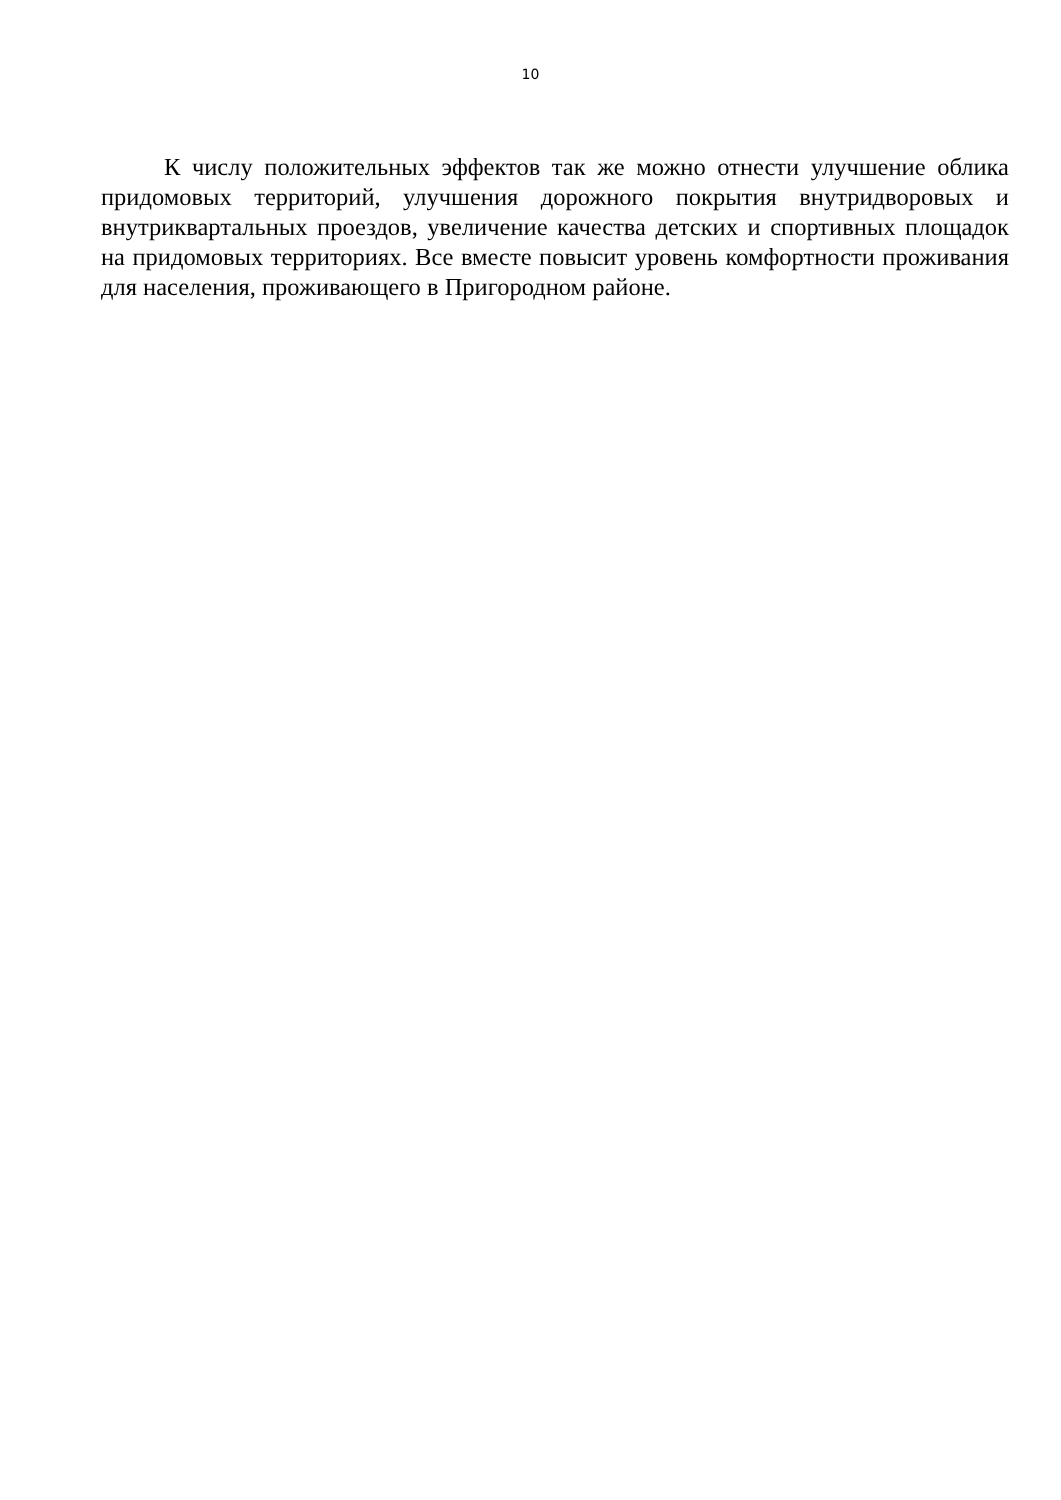10
К числу положительных эффектов так же можно отнести улучшение облика придомовых территорий, улучшения дорожного покрытия внутридворовых и внутриквартальных проездов, увеличение качества детских и спортивных площадок на придомовых территориях. Все вместе повысит уровень комфортности проживания для населения, проживающего в Пригородном районе.